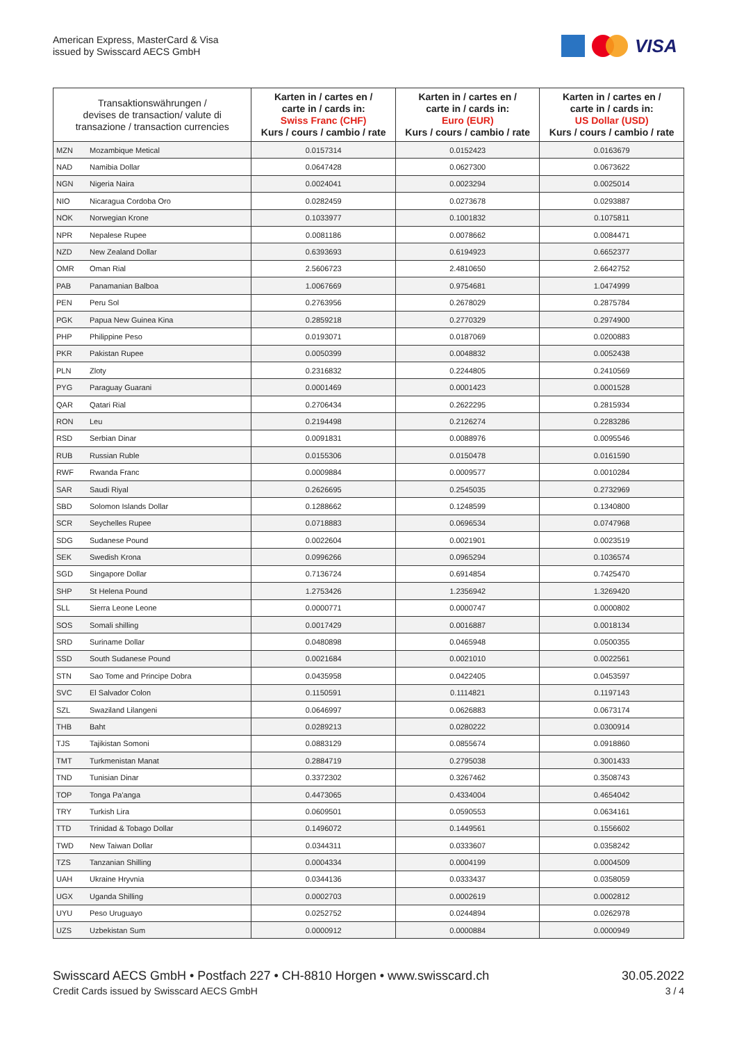American Express, MasterCard & Visa
issued by Swisscard AECS GmbH
VISA
| Transaktionswährungen / devises de transaction/ valute di transazione / transaction currencies | | Karten in / cartes en / carte in / cards in: Swiss Franc (CHF) Kurs / cours / cambio / rate | Karten in / cartes en / carte in / cards in: Euro (EUR) Kurs / cours / cambio / rate | Karten in / cartes en / carte in / cards in: US Dollar (USD) Kurs / cours / cambio / rate |
| --- | --- | --- | --- | --- |
| MZN | Mozambique Metical | 0.0157314 | 0.0152423 | 0.0163679 |
| NAD | Namibia Dollar | 0.0647428 | 0.0627300 | 0.0673622 |
| NGN | Nigeria Naira | 0.0024041 | 0.0023294 | 0.0025014 |
| NIO | Nicaragua Cordoba Oro | 0.0282459 | 0.0273678 | 0.0293887 |
| NOK | Norwegian Krone | 0.1033977 | 0.1001832 | 0.1075811 |
| NPR | Nepalese Rupee | 0.0081186 | 0.0078662 | 0.0084471 |
| NZD | New Zealand Dollar | 0.6393693 | 0.6194923 | 0.6652377 |
| OMR | Oman Rial | 2.5606723 | 2.4810650 | 2.6642752 |
| PAB | Panamanian Balboa | 1.0067669 | 0.9754681 | 1.0474999 |
| PEN | Peru Sol | 0.2763956 | 0.2678029 | 0.2875784 |
| PGK | Papua New Guinea Kina | 0.2859218 | 0.2770329 | 0.2974900 |
| PHP | Philippine Peso | 0.0193071 | 0.0187069 | 0.0200883 |
| PKR | Pakistan Rupee | 0.0050399 | 0.0048832 | 0.0052438 |
| PLN | Zloty | 0.2316832 | 0.2244805 | 0.2410569 |
| PYG | Paraguay Guarani | 0.0001469 | 0.0001423 | 0.0001528 |
| QAR | Qatari Rial | 0.2706434 | 0.2622295 | 0.2815934 |
| RON | Leu | 0.2194498 | 0.2126274 | 0.2283286 |
| RSD | Serbian Dinar | 0.0091831 | 0.0088976 | 0.0095546 |
| RUB | Russian Ruble | 0.0155306 | 0.0150478 | 0.0161590 |
| RWF | Rwanda Franc | 0.0009884 | 0.0009577 | 0.0010284 |
| SAR | Saudi Riyal | 0.2626695 | 0.2545035 | 0.2732969 |
| SBD | Solomon Islands Dollar | 0.1288662 | 0.1248599 | 0.1340800 |
| SCR | Seychelles Rupee | 0.0718883 | 0.0696534 | 0.0747968 |
| SDG | Sudanese Pound | 0.0022604 | 0.0021901 | 0.0023519 |
| SEK | Swedish Krona | 0.0996266 | 0.0965294 | 0.1036574 |
| SGD | Singapore Dollar | 0.7136724 | 0.6914854 | 0.7425470 |
| SHP | St Helena Pound | 1.2753426 | 1.2356942 | 1.3269420 |
| SLL | Sierra Leone Leone | 0.0000771 | 0.0000747 | 0.0000802 |
| SOS | Somali shilling | 0.0017429 | 0.0016887 | 0.0018134 |
| SRD | Suriname Dollar | 0.0480898 | 0.0465948 | 0.0500355 |
| SSD | South Sudanese Pound | 0.0021684 | 0.0021010 | 0.0022561 |
| STN | Sao Tome and Principe Dobra | 0.0435958 | 0.0422405 | 0.0453597 |
| SVC | El Salvador Colon | 0.1150591 | 0.1114821 | 0.1197143 |
| SZL | Swaziland Lilangeni | 0.0646997 | 0.0626883 | 0.0673174 |
| THB | Baht | 0.0289213 | 0.0280222 | 0.0300914 |
| TJS | Tajikistan Somoni | 0.0883129 | 0.0855674 | 0.0918860 |
| TMT | Turkmenistan Manat | 0.2884719 | 0.2795038 | 0.3001433 |
| TND | Tunisian Dinar | 0.3372302 | 0.3267462 | 0.3508743 |
| TOP | Tonga Pa'anga | 0.4473065 | 0.4334004 | 0.4654042 |
| TRY | Turkish Lira | 0.0609501 | 0.0590553 | 0.0634161 |
| TTD | Trinidad & Tobago Dollar | 0.1496072 | 0.1449561 | 0.1556602 |
| TWD | New Taiwan Dollar | 0.0344311 | 0.0333607 | 0.0358242 |
| TZS | Tanzanian Shilling | 0.0004334 | 0.0004199 | 0.0004509 |
| UAH | Ukraine Hryvnia | 0.0344136 | 0.0333437 | 0.0358059 |
| UGX | Uganda Shilling | 0.0002703 | 0.0002619 | 0.0002812 |
| UYU | Peso Uruguayo | 0.0252752 | 0.0244894 | 0.0262978 |
| UZS | Uzbekistan Sum | 0.0000912 | 0.0000884 | 0.0000949 |
Swisscard AECS GmbH • Postfach 227 • CH-8810 Horgen • www.swisscard.ch
Credit Cards issued by Swisscard AECS GmbH
30.05.2022
3 / 4